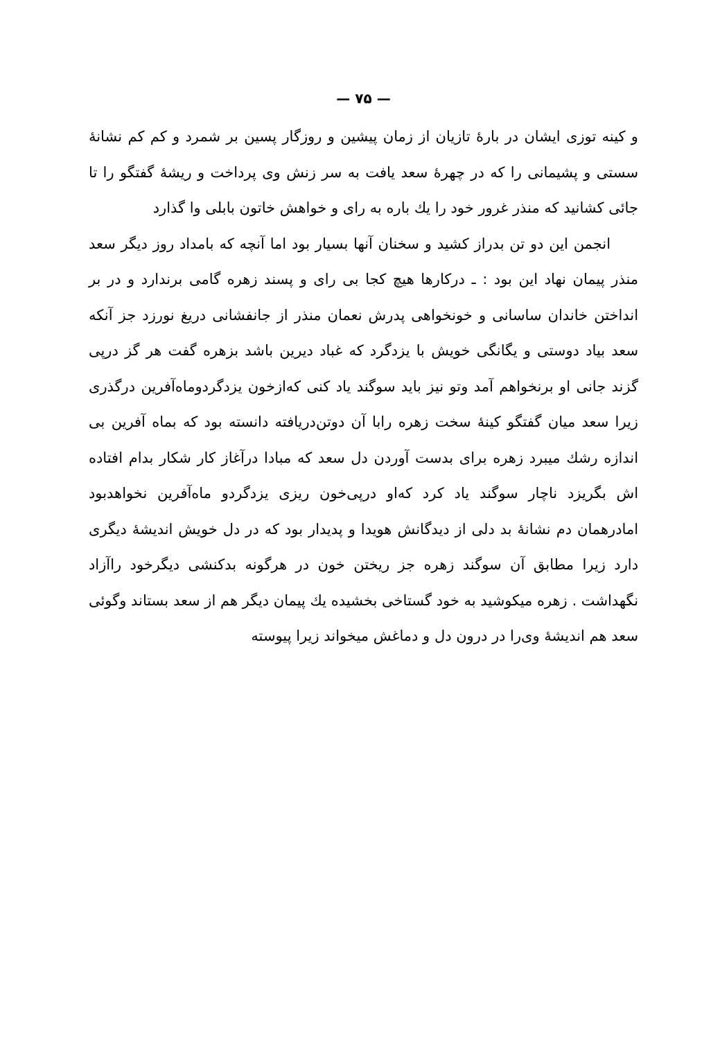— ۷۵ —
و کینه توزی ایشان در بارهٔ تازیان از زمان پیشین و روزگار پسین بر شمرد و کم کم نشانهٔ سستی و پشیمانی را که در چهرهٔ سعد یافت به سر زنش وی پرداخت و ریشهٔ گفتگو را تا جائی کشانید که منذر غرور خود را یك باره به رای و خواهش خاتون بابلی وا گذارد
انجمن این دو تن بدراز کشید و سخنان آنها بسیار بود اما آنچه که بامداد روز دیگر سعد منذر پیمان نهاد این بود : ـ درکارها هیچ کجا بی رای و پسند زهره گامی برندارد و در بر انداختن خاندان ساسانی و خونخواهی پدرش نعمان منذر از جانفشانی دریغ نورزد جز آنکه سعد بیاد دوستی و یگانگی خویش با یزدگرد که غباد دیرین باشد بزهره گفت هر گز درپی گزند جانی او برنخواهم آمد وتو نیز باید سوگند یاد کنی که‌ازخون یزدگردوماه‌آفرین درگذری زیرا سعد میان گفتگو کینهٔ سخت زهره رابا آن دوتن‌دریافته دانسته بود که بماه آفرین بی اندازه رشك میبرد زهره برای بدست آوردن دل سعد که مبادا درآغاز کار شکار بدام افتاده اش بگریزد ناچار سوگند یاد کرد که‌او درپی‌خون ریزی یزدگردو ماه‌آفرین نخواهدبود امادرهمان دم نشانهٔ بد دلی از دیدگانش هویدا و پدیدار بود که در دل خویش اندیشهٔ دیگری دارد زیرا مطابق آن سوگند زهره جز ریختن خون در هرگونه بدکنشی دیگرخود راآزاد نگهداشت . زهره میکوشید به خود گستاخی بخشیده یك پیمان دیگر هم از سعد بستاند وگوئی سعد هم اندیشهٔ وی‌را در درون دل و دماغش میخواند زیرا پیوسته